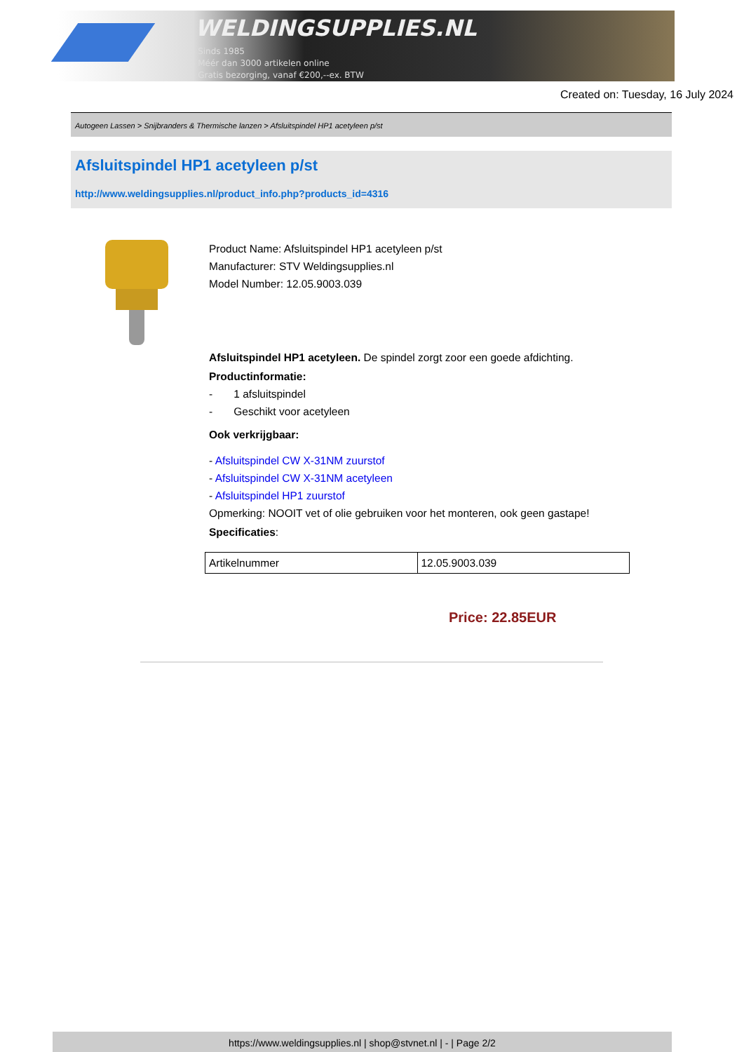WELDINGSUPPLIES.NL
- Sinds 1985
- Méér dan 3000 artikelen online
- Gratis bezorging, vanaf €200,--ex. BTW
Created on: Tuesday, 16 July 2024
Autogeen Lassen > Snijbranders & Thermische lanzen > Afsluitspindel HP1 acetyleen p/st
Afsluitspindel HP1 acetyleen p/st
http://www.weldingsupplies.nl/product_info.php?products_id=4316
Product Name: Afsluitspindel HP1 acetyleen p/st
Manufacturer: STV Weldingsupplies.nl
Model Number: 12.05.9003.039
Afsluitspindel HP1 acetyleen. De spindel zorgt zoor een goede afdichting.
Productinformatie:
- 1 afsluitspindel
- Geschikt voor acetyleen
Ook verkrijgbaar:
- Afsluitspindel CW X-31NM zuurstof
- Afsluitspindel CW X-31NM acetyleen
- Afsluitspindel HP1 zuurstof
Opmerking: NOOIT vet of olie gebruiken voor het monteren, ook geen gastape!
Specificaties:
| Artikelnummer | 12.05.9003.039 |
Price: 22.85EUR
https://www.weldingsupplies.nl | shop@stvnet.nl | - | Page 2/2